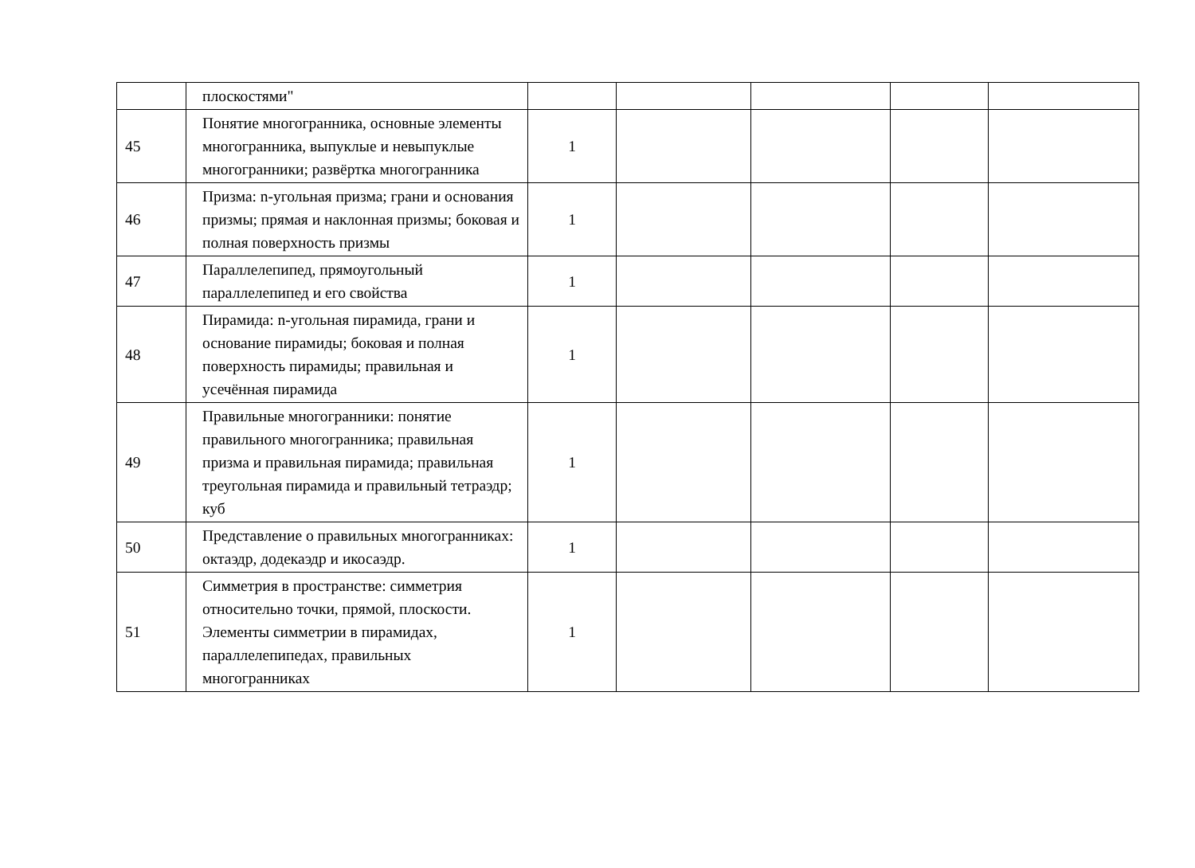| | плоскостями" | | | | | |
| 45 | Понятие многогранника, основные элементы многогранника, выпуклые и невыпуклые многогранники; развёртка многогранника | 1 | | | | |
| 46 | Призма: n-угольная призма; грани и основания призмы; прямая и наклонная призмы; боковая и полная поверхность призмы | 1 | | | | |
| 47 | Параллелепипед, прямоугольный параллелепипед и его свойства | 1 | | | | |
| 48 | Пирамида: n-угольная пирамида, грани и основание пирамиды; боковая и полная поверхность пирамиды; правильная и усечённая пирамида | 1 | | | | |
| 49 | Правильные многогранники: понятие правильного многогранника; правильная призма и правильная пирамида; правильная треугольная пирамида и правильный тетраэдр; куб | 1 | | | | |
| 50 | Представление о правильных многогранниках: октаэдр, додекаэдр и икосаэдр. | 1 | | | | |
| 51 | Симметрия в пространстве: симметрия относительно точки, прямой, плоскости. Элементы симметрии в пирамидах, параллелепипедах, правильных многогранниках | 1 | | | | |